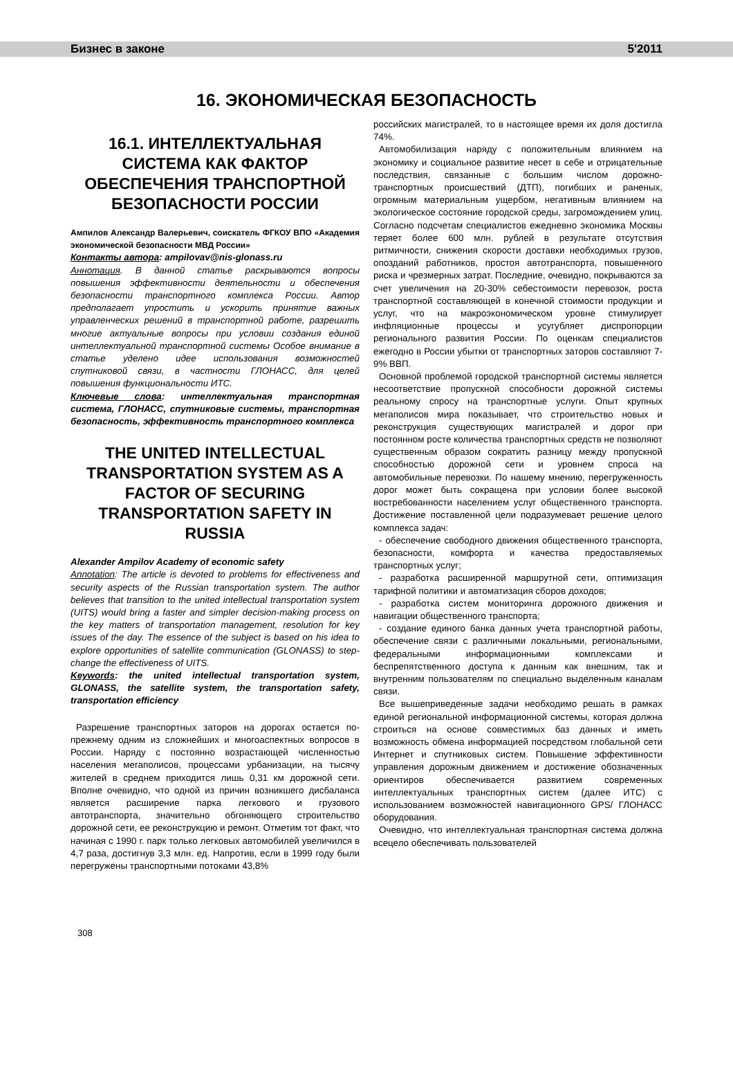Бизнес в законе 5'2011
16. ЭКОНОМИЧЕСКАЯ БЕЗОПАСНОСТЬ
16.1. ИНТЕЛЛЕКТУАЛЬНАЯ СИСТЕМА КАК ФАКТОР ОБЕСПЕЧЕНИЯ ТРАНСПОРТНОЙ БЕЗОПАСНОСТИ РОССИИ
Ампилов Александр Валерьевич, соискатель ФГКОУ ВПО «Академия экономической безопасности МВД России»
Контакты автора: ampilovav@nis-glonass.ru
Аннотация. В данной статье раскрываются вопросы повышения эффективности деятельности и обеспечения безопасности транспортного комплекса России. Автор предполагает упростить и ускорить принятие важных управленческих решений в транспортной работе, разрешить многие актуальные вопросы при условии создания единой интеллектуальной транспортной системы Особое внимание в статье уделено идее использования возможностей спутниковой связи, в частности ГЛОНАСС, для целей повышения функциональности ИТС.
Ключевые слова: интеллектуальная транспортная система, ГЛОНАСС, спутниковые системы, транспортная безопасность, эффективность транспортного комплекса
THE UNITED INTELLECTUAL TRANSPORTATION SYSTEM AS A FACTOR OF SECURING TRANSPORTATION SAFETY IN RUSSIA
Alexander Ampilov Academy of economic safety
Annotation: The article is devoted to problems for effectiveness and security aspects of the Russian transportation system. The author believes that transition to the united intellectual transportation system (UITS) would bring a faster and simpler decision-making process on the key matters of transportation management, resolution for key issues of the day. The essence of the subject is based on his idea to explore opportunities of satellite communication (GLONASS) to step-change the effectiveness of UITS.
Keywords: the united intellectual transportation system, GLONASS, the satellite system, the transportation safety, transportation efficiency
Разрешение транспортных заторов на дорогах остается по-прежнему одним из сложнейших и многоаспектных вопросов в России. Наряду с постоянно возрастающей численностью населения мегаполисов, процессами урбанизации, на тысячу жителей в среднем приходится лишь 0,31 км дорожной сети. Вполне очевидно, что одной из причин возникшего дисбаланса является расширение парка легкового и грузового автотранспорта, значительно обгоняющего строительство дорожной сети, ее реконструкцию и ремонт. Отметим тот факт, что начиная с 1990 г. парк только легковых автомобилей увеличился в 4,7 раза, достигнув 3,3 млн. ед. Напротив, если в 1999 году были перегружены транспортными потоками 43,8%
российских магистралей, то в настоящее время их доля достигла 74%.
Автомобилизация наряду с положительным влиянием на экономику и социальное развитие несет в себе и отрицательные последствия, связанные с большим числом дорожно-транспортных происшествий (ДТП), погибших и раненых, огромным материальным ущербом, негативным влиянием на экологическое состояние городской среды, загромождением улиц. Согласно подсчетам специалистов ежедневно экономика Москвы теряет более 600 млн. рублей в результате отсутствия ритмичности, снижения скорости доставки необходимых грузов, опозданий работников, простоя автотранспорта, повышенного риска и чрезмерных затрат. Последние, очевидно, покрываются за счет увеличения на 20-30% себестоимости перевозок, роста транспортной составляющей в конечной стоимости продукции и услуг, что на макроэкономическом уровне стимулирует инфляционные процессы и усугубляет диспропорции регионального развития России. По оценкам специалистов ежегодно в России убытки от транспортных заторов составляют 7-9% ВВП.
Основной проблемой городской транспортной системы является несоответствие пропускной способности дорожной системы реальному спросу на транспортные услуги. Опыт крупных мегаполисов мира показывает, что строительство новых и реконструкция существующих магистралей и дорог при постоянном росте количества транспортных средств не позволяют существенным образом сократить разницу между пропускной способностью дорожной сети и уровнем спроса на автомобильные перевозки. По нашему мнению, перегруженность дорог может быть сокращена при условии более высокой востребованности населением услуг общественного транспорта. Достижение поставленной цели подразумевает решение целого комплекса задач:
- обеспечение свободного движения общественного транспорта, безопасности, комфорта и качества предоставляемых транспортных услуг;
- разработка расширенной маршрутной сети, оптимизация тарифной политики и автоматизация сборов доходов;
- разработка систем мониторинга дорожного движения и навигации общественного транспорта;
- создание единого банка данных учета транспортной работы, обеспечение связи с различными локальными, региональными, федеральными информационными комплексами и беспрепятственного доступа к данным как внешним, так и внутренним пользователям по специально выделенным каналам связи.
Все вышеприведенные задачи необходимо решать в рамках единой региональной информационной системы, которая должна строиться на основе совместимых баз данных и иметь возможность обмена информацией посредством глобальной сети Интернет и спутниковых систем. Повышение эффективности управления дорожным движением и достижение обозначенных ориентиров обеспечивается развитием современных интеллектуальных транспортных систем (далее ИТС) с использованием возможностей навигационного GPS/ ГЛОНАСС оборудования.
Очевидно, что интеллектуальная транспортная система должна всецело обеспечивать пользователей
308